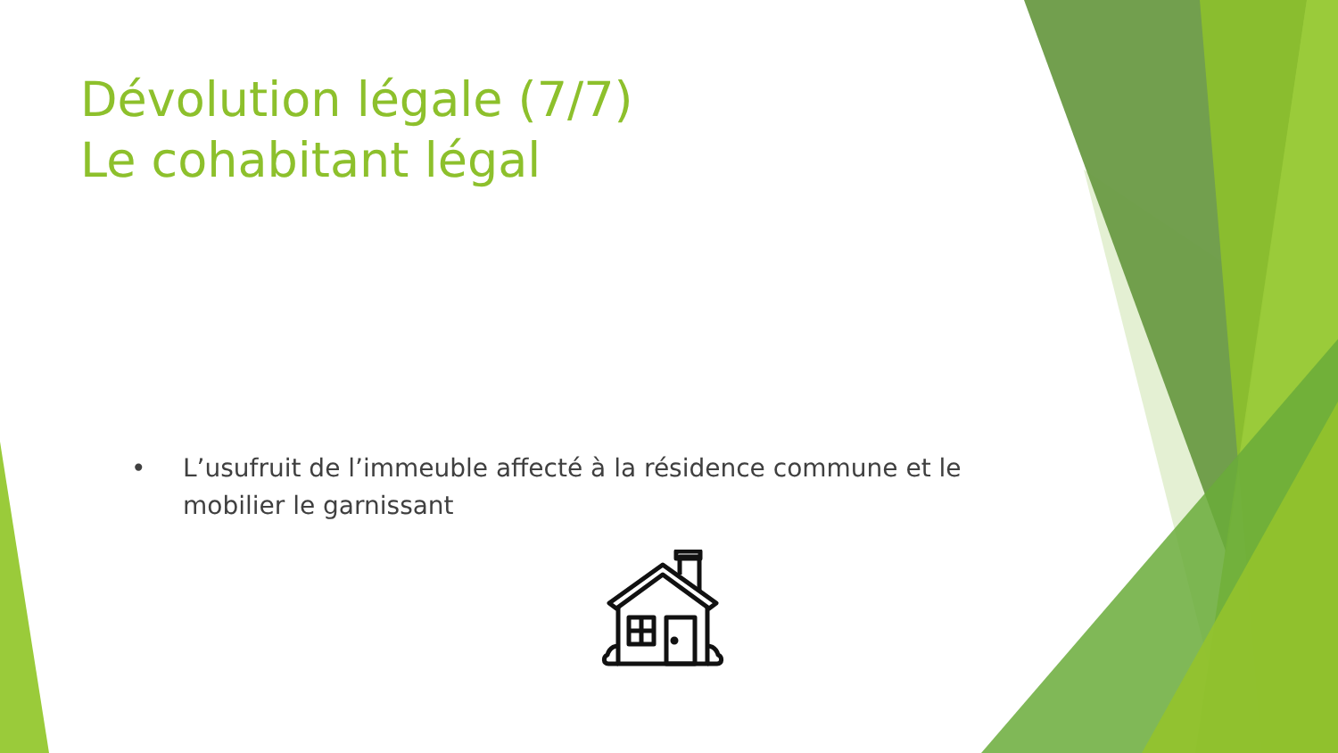Dévolution légale (7/7)
Le cohabitant légal
• L’usufruit de l’immeuble affecté à la résidence commune et le mobilier le garnissant